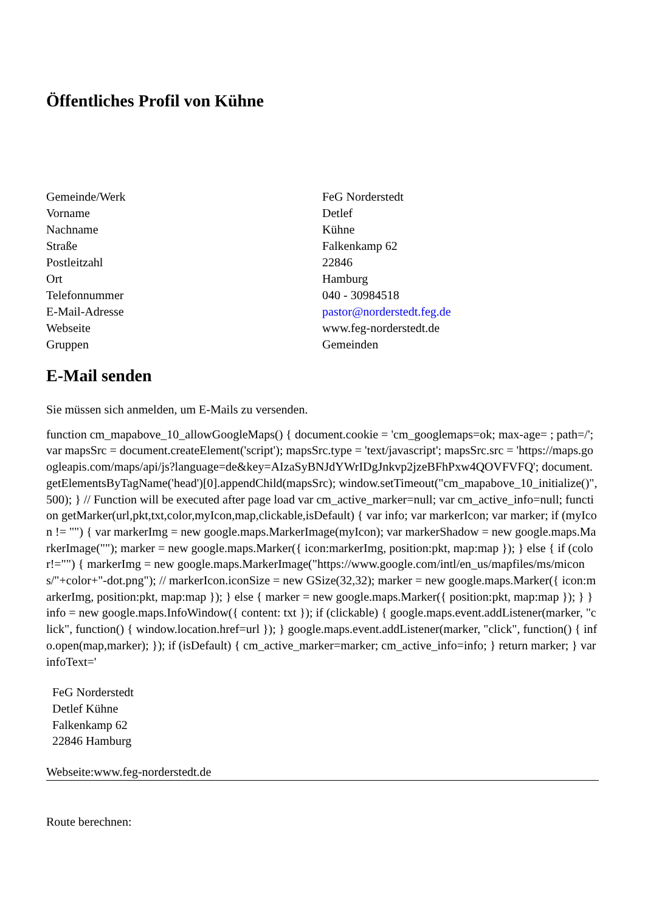Öffentliches Profil von Kühne
| Gemeinde/Werk | FeG Norderstedt |
| Vorname | Detlef |
| Nachname | Kühne |
| Straße | Falkenkamp 62 |
| Postleitzahl | 22846 |
| Ort | Hamburg |
| Telefonnummer | 040 - 30984518 |
| E-Mail-Adresse | pastor@norderstedt.feg.de |
| Webseite | www.feg-norderstedt.de |
| Gruppen | Gemeinden |
E-Mail senden
Sie müssen sich anmelden, um E-Mails zu versenden.
function cm_mapabove_10_allowGoogleMaps() { document.cookie = 'cm_googlemaps=ok; max-age= ; path=/'; var mapsSrc = document.createElement('script'); mapsSrc.type = 'text/javascript'; mapsSrc.src = 'https://maps.googleapis.com/maps/api/js?language=de&key=AIzaSyBNJdYWrIDgJnkvp2jzeBFhPxw4QOVFVFQ'; document.getElementsByTagName('head')[0].appendChild(mapsSrc); window.setTimeout("cm_mapabove_10_initialize()", 500); } // Function will be executed after page load var cm_active_marker=null; var cm_active_info=null; function getMarker(url,pkt,txt,color,myIcon,map,clickable,isDefault) { var info; var markerIcon; var marker; if (myIcon != "") { var markerImg = new google.maps.MarkerImage(myIcon); var markerShadow = new google.maps.MarkerImage(""); marker = new google.maps.Marker({ icon:markerImg, position:pkt, map:map }); } else { if (color!="") { markerImg = new google.maps.MarkerImage("https://www.google.com/intl/en_us/mapfiles/ms/micons/"+color+"-dot.png"); // markerIcon.iconSize = new GSize(32,32); marker = new google.maps.Marker({ icon:markerImg, position:pkt, map:map }); } else { marker = new google.maps.Marker({ position:pkt, map:map }); } } info = new google.maps.InfoWindow({ content: txt }); if (clickable) { google.maps.event.addListener(marker, "click", function() { window.location.href=url }); } google.maps.event.addListener(marker, "click", function() { info.open(map,marker); }); if (isDefault) { cm_active_marker=marker; cm_active_info=info; } return marker; } var infoText='
FeG Norderstedt
Detlef Kühne
Falkenkamp 62
22846 Hamburg
Webseite:www.feg-norderstedt.de
Route berechnen: